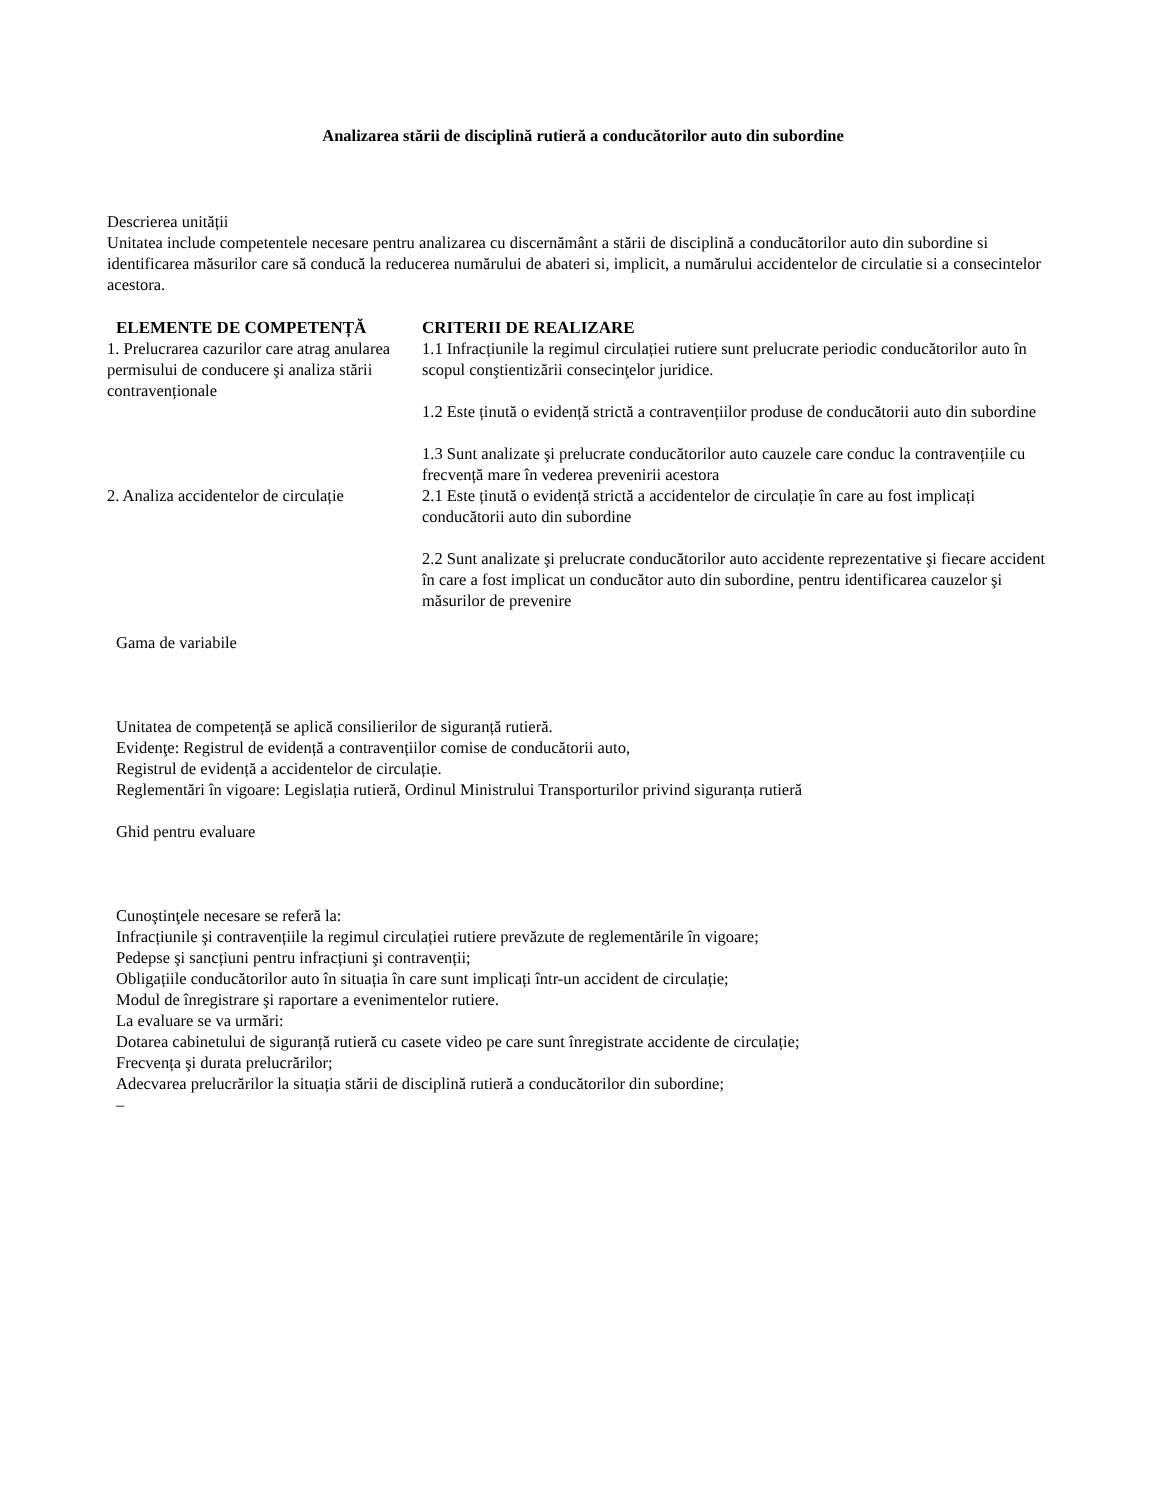Analizarea stării de disciplină rutieră a conducătorilor auto din subordine
Descrierea unității
Unitatea include competentele necesare pentru analizarea cu discernământ a stării de disciplină a conducătorilor auto din subordine si identificarea măsurilor care să conducă la reducerea numărului de abateri si, implicit, a numărului accidentelor de circulatie si a consecintelor acestora.
| ELEMENTE DE COMPETENȚĂ | CRITERII DE REALIZARE |
| --- | --- |
| 1. Prelucrarea cazurilor care atrag anularea permisului de conducere şi analiza stării contravenționale | 1.1 Infracțiunile la regimul circulației rutiere sunt prelucrate periodic conducătorilor auto în scopul conştientizării consecinţelor juridice. 1.2 Este ținută o evidență strictă a contravențiilor produse de conducătorii auto din subordine 1.3 Sunt analizate şi prelucrate conducătorilor auto cauzele care conduc la contravențiile cu frecvență mare în vederea prevenirii acestora |
| 2. Analiza accidentelor de circulație | 2.1 Este ținută o evidență strictă a accidentelor de circulație în care au fost implicați conducătorii auto din subordine 2.2 Sunt analizate şi prelucrate conducătorilor auto accidente reprezentative şi fiecare accident în care a fost implicat un conducător auto din subordine, pentru identificarea cauzelor şi măsurilor de prevenire |
Gama de variabile
Unitatea de competență se aplică consilierilor de siguranță rutieră.
Evidenţe: Registrul de evidență a contravențiilor comise de conducătorii auto,
Registrul de evidență a accidentelor de circulație.
Reglementări în vigoare: Legislația rutieră, Ordinul Ministrului Transporturilor privind siguranța rutieră
Ghid pentru evaluare
Cunoştinţele necesare se referă la:
Infracțiunile şi contravențiile la regimul circulației rutiere prevăzute de reglementările în vigoare;
Pedepse şi sancțiuni pentru infracțiuni şi contravenții;
Obligațiile conducătorilor auto în situația în care sunt implicați într-un accident de circulație;
Modul de înregistrare şi raportare a evenimentelor rutiere.
La evaluare se va urmări:
Dotarea cabinetului de siguranță rutieră cu casete video pe care sunt înregistrate accidente de circulație;
Frecvența şi durata prelucrărilor;
Adecvarea prelucrărilor la situația stării de disciplină rutieră a conducătorilor din subordine;
–